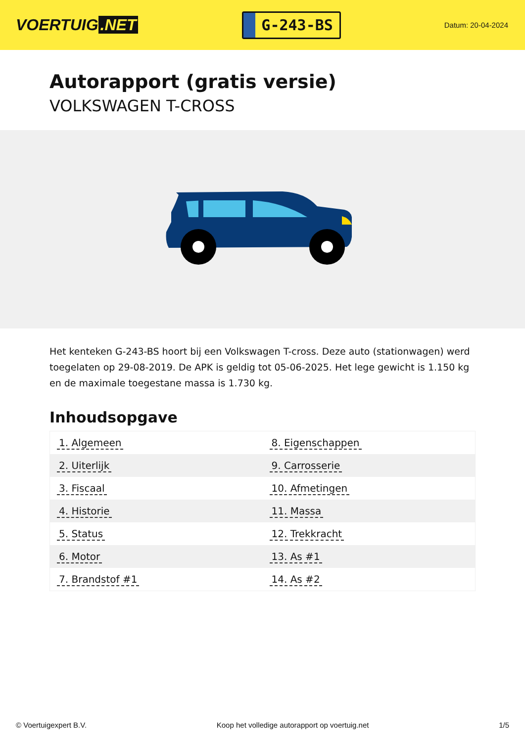VOERTUIG.NET
G-243-BS
Datum: 20-04-2024
Autorapport (gratis versie)
VOLKSWAGEN T-CROSS
Het kenteken G-243-BS hoort bij een Volkswagen T-cross. Deze auto (stationwagen) werd toegelaten op 29-08-2019. De APK is geldig tot 05-06-2025. Het lege gewicht is 1.150 kg en de maximale toegestane massa is 1.730 kg.
Inhoudsopgave
| 1. Algemeen | 8. Eigenschappen |
| 2. Uiterlijk | 9. Carrosserie |
| 3. Fiscaal | 10. Afmetingen |
| 4. Historie | 11. Massa |
| 5. Status | 12. Trekkracht |
| 6. Motor | 13. As #1 |
| 7. Brandstof #1 | 14. As #2 |
© Voertuigexpert B.V. Koop het volledige autorapport op voertuig.net 1/5